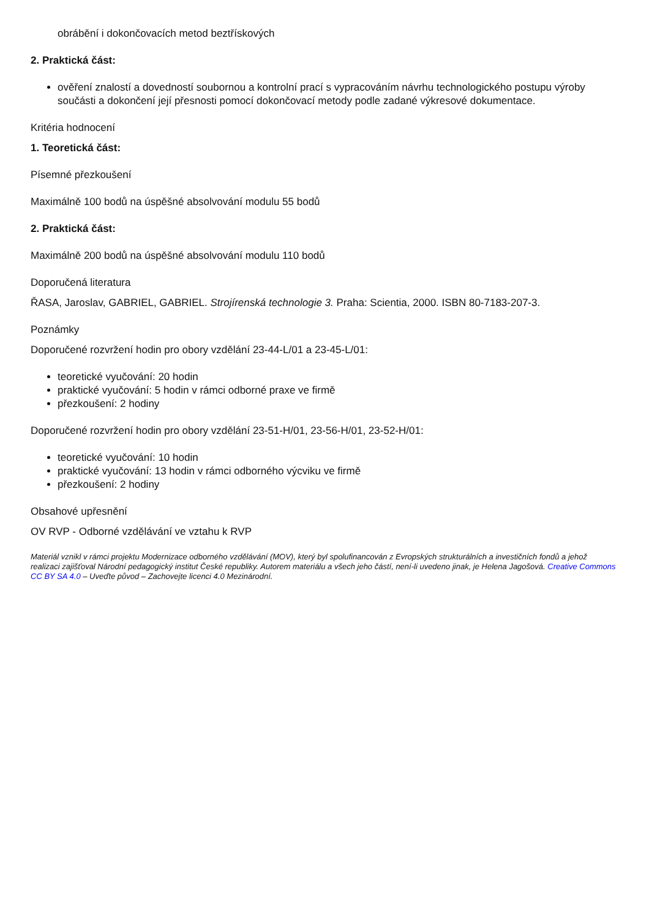obrábění i dokončovacích metod beztřískových
2. Praktická část:
ověření znalostí a dovedností soubornou a kontrolní prací s vypracováním návrhu technologického postupu výroby součásti a dokončení její přesnosti pomocí dokončovací metody podle zadané výkresové dokumentace.
Kritéria hodnocení
1. Teoretická část:
Písemné přezkoušení
Maximálně 100 bodů na úspěšné absolvování modulu 55 bodů
2. Praktická část:
Maximálně 200 bodů na úspěšné absolvování modulu 110 bodů
Doporučená literatura
ŘASA, Jaroslav, GABRIEL, GABRIEL. Strojírenská technologie 3. Praha: Scientia, 2000. ISBN 80-7183-207-3.
Poznámky
Doporučené rozvržení hodin pro obory vzdělání 23-44-L/01 a 23-45-L/01:
teoretické vyučování: 20 hodin
praktické vyučování: 5 hodin v rámci odborné praxe ve firmě
přezkoušení: 2 hodiny
Doporučené rozvržení hodin pro obory vzdělání 23-51-H/01, 23-56-H/01, 23-52-H/01:
teoretické vyučování: 10 hodin
praktické vyučování: 13 hodin v rámci odborného výcviku ve firmě
přezkoušení: 2 hodiny
Obsahové upřesnění
OV RVP - Odborné vzdělávání ve vztahu k RVP
Materiál vznikl v rámci projektu Modernizace odborného vzdělávání (MOV), který byl spolufinancován z Evropských strukturálních a investičních fondů a jehož realizaci zajišťoval Národní pedagogický institut České republiky. Autorem materiálu a všech jeho částí, není-li uvedeno jinak, je Helena Jagošová. Creative Commons CC BY SA 4.0 – Uveďte původ – Zachovejte licenci 4.0 Mezinárodní.